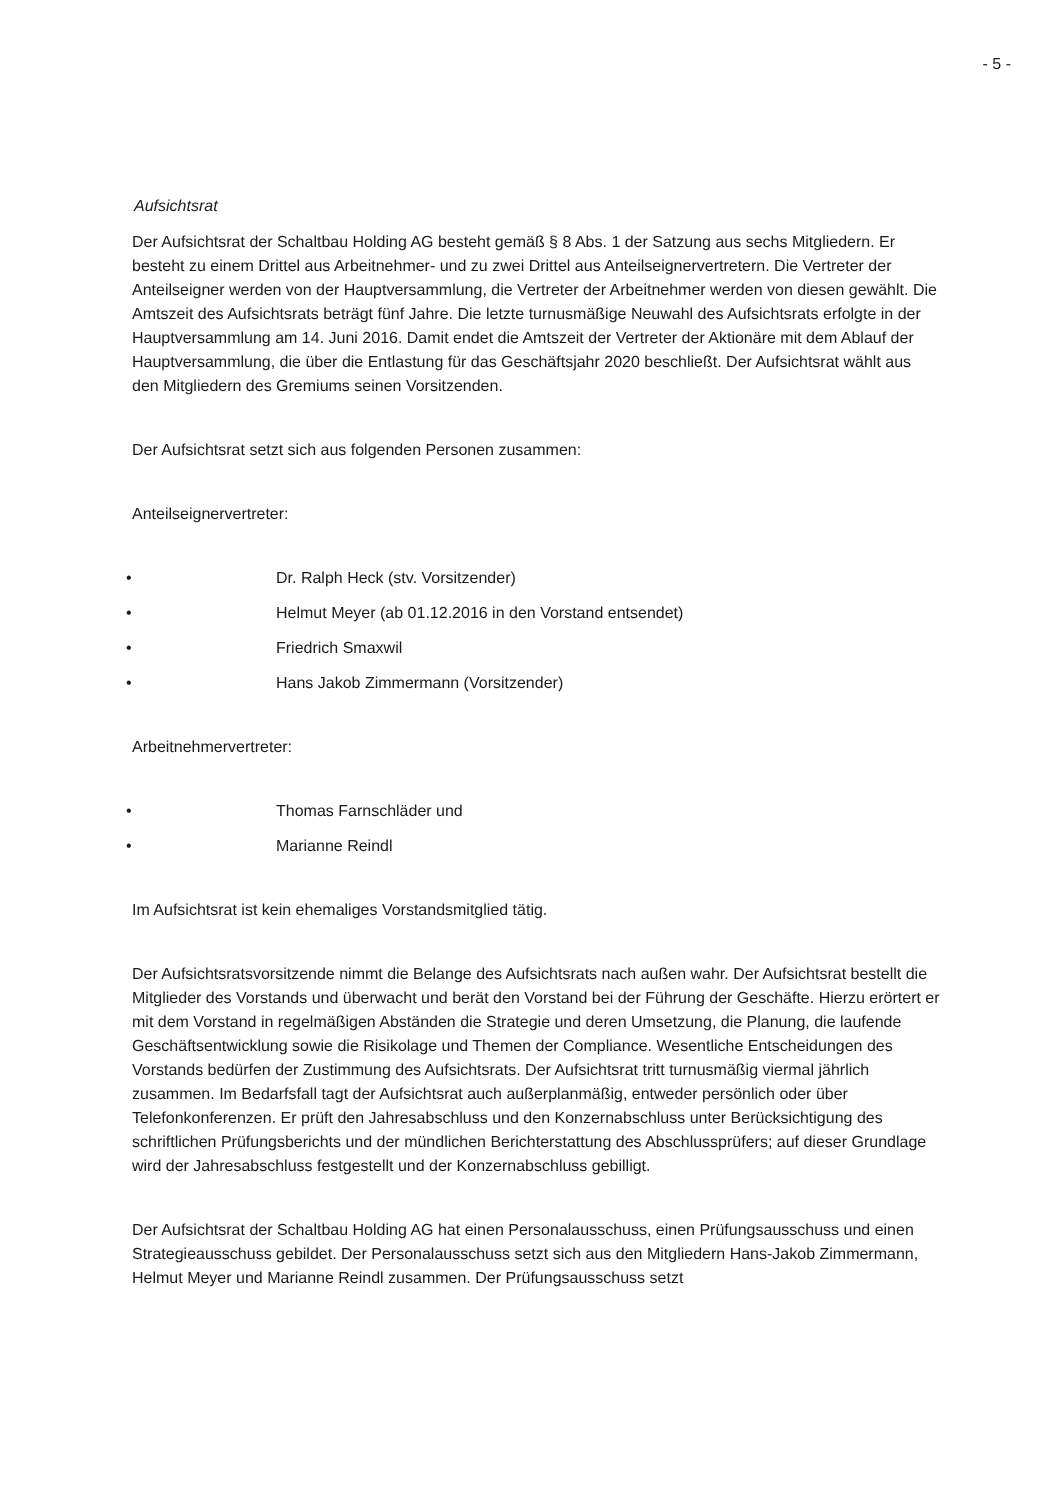- 5 -
Aufsichtsrat
Der Aufsichtsrat der Schaltbau Holding AG besteht gemäß § 8 Abs. 1 der Satzung aus sechs Mitgliedern. Er besteht zu einem Drittel aus Arbeitnehmer- und zu zwei Drittel aus Anteilseignervertretern. Die Vertreter der Anteilseigner werden von der Hauptversammlung, die Vertreter der Arbeitnehmer werden von diesen gewählt. Die Amtszeit des Aufsichtsrats beträgt fünf Jahre. Die letzte turnusmäßige Neuwahl des Aufsichtsrats erfolgte in der Hauptversammlung am 14. Juni 2016. Damit endet die Amtszeit der Vertreter der Aktionäre mit dem Ablauf der Hauptversammlung, die über die Entlastung für das Geschäftsjahr 2020 beschließt. Der Aufsichtsrat wählt aus den Mitgliedern des Gremiums seinen Vorsitzenden.
Der Aufsichtsrat setzt sich aus folgenden Personen zusammen:
Anteilseignervertreter:
• Dr. Ralph Heck (stv. Vorsitzender)
• Helmut Meyer (ab 01.12.2016 in den Vorstand entsendet)
• Friedrich Smaxwil
• Hans Jakob Zimmermann (Vorsitzender)
Arbeitnehmervertreter:
• Thomas Farnschläder und
• Marianne Reindl
Im Aufsichtsrat ist kein ehemaliges Vorstandsmitglied tätig.
Der Aufsichtsratsvorsitzende nimmt die Belange des Aufsichtsrats nach außen wahr. Der Aufsichtsrat bestellt die Mitglieder des Vorstands und überwacht und berät den Vorstand bei der Führung der Geschäfte. Hierzu erörtert er mit dem Vorstand in regelmäßigen Abständen die Strategie und deren Umsetzung, die Planung, die laufende Geschäftsentwicklung sowie die Risikolage und Themen der Compliance. Wesentliche Entscheidungen des Vorstands bedürfen der Zustimmung des Aufsichtsrats. Der Aufsichtsrat tritt turnusmäßig viermal jährlich zusammen. Im Bedarfsfall tagt der Aufsichtsrat auch außerplanmäßig, entweder persönlich oder über Telefonkonferenzen. Er prüft den Jahresabschluss und den Konzernabschluss unter Berücksichtigung des schriftlichen Prüfungsberichts und der mündlichen Berichterstattung des Abschlussprüfers; auf dieser Grundlage wird der Jahresabschluss festgestellt und der Konzernabschluss gebilligt.
Der Aufsichtsrat der Schaltbau Holding AG hat einen Personalausschuss, einen Prüfungsausschuss und einen Strategieausschuss gebildet. Der Personalausschuss setzt sich aus den Mitgliedern Hans-Jakob Zimmermann, Helmut Meyer und Marianne Reindl zusammen. Der Prüfungsausschuss setzt